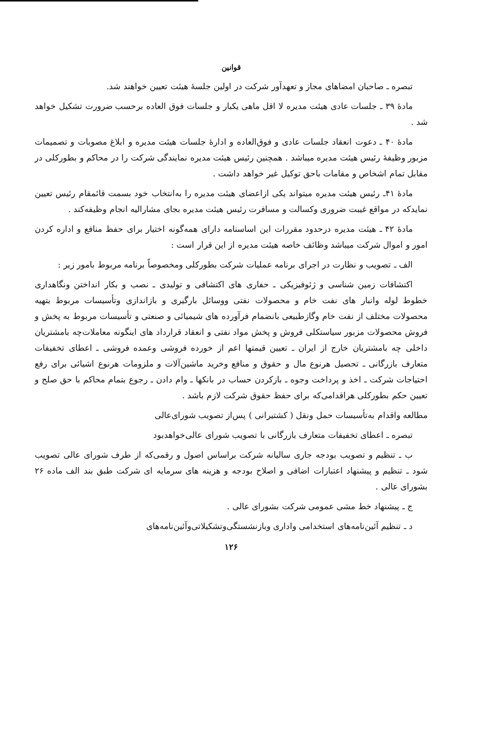قوانین
تبصره ـ صاحبان امضاهای مجاز و تعهدآور شرکت در اولین جلسهٔ هیئت تعیین خواهند شد.
مادهٔ ۳۹ ـ جلسات عادی هیئت مدیره لا اقل ماهی یکبار و جلسات فوق العاده برحسب ضرورت تشکیل خواهد شد .
مادهٔ ۴۰ ـ دعوت انعقاد جلسات عادی و فوق‌العاده و ادارهٔ جلسات هیئت مدیره و ابلاغ مصوبات و تصمیمات مزبور وظیفهٔ رئیس هیئت مدیره میباشد . همچنین رئیس هیئت مدیره نمایندگی شرکت را در محاکم و بطورکلی در مقابل تمام اشخاص و مقامات باحق توکیل غیر خواهد داشت .
مادهٔ ۴۱ـ رئیس هیئت مدیره میتواند یکی ازاعضای هیئت مدیره را به‌انتخاب خود بسمت قائمقام رئیس تعیین نمایدکه در مواقع غیبت ضروری وکسالت و مسافرت رئیس هیئت مدیره بجای مشارالیه انجام وظیفه‌کند .
مادهٔ ۴۲ ـ هیئت مدیره درحدود مقررات این اساسنامه دارای همه‌گونه اختیار برای حفظ منافع و اداره کردن امور و اموال شرکت میباشد وظائف خاصه هیئت مدیره از این قرار است :
الف ـ تصویب و نظارت در اجرای برنامه عملیات شرکت بطورکلی ومخصوصاً برنامه مربوط بامور زیر :
اکتشافات زمین شناسی و ژئوفیزیکی ـ حفاری های اکتشافی و تولیدی ـ نصب و بکار انداختن ونگاهداری خطوط لوله وانبار های نفت خام و محصولات نفتی ووسائل بارگیری و بازاندازی وتأسیسات مربوط بتهیه محصولات مختلف از نفت خام وگازطبیعی بانضمام فرآورده های شیمیائی و صنعتی و تأسیسات مربوط به پخش و فروش محصولات مزبور سیاستکلی فروش و پخش مواد نفتی و انعقاد قرارداد های اینگونه معاملات‌چه بامشتریان داخلی چه بامشتریان خارج از ایران ـ تعیین قیمتها اعم از خورده فروشی وعمده فروشی ـ اعطای تخفیفات متعارف بازرگانی ـ تحصیل هرنوع مال و حقوق و منافع وخرید ماشین‌آلات و ملزومات هرنوع اشیائی برای رفع احتیاجات شرکت ـ اخذ و پرداخت وجوه ـ بازکردن حساب در بانکها ـ وام دادن ـ رجوع بتمام محاکم با حق صلح و تعیین حکم بطورکلی هراقدامی‌که برای حفظ حقوق شرکت لازم باشد .
مطالعه واقدام به‌تأسیسات حمل ونقل ( کشتیرانی ) پس‌از تصویب شورای‌عالی
تبصره ـ اعطای تخفیفات متعارف بازرگانی با تصویب شورای عالی‌خواهدبود
ب ـ تنظیم و تصویب بودجه جاری سالیانه شرکت براساس اصول و رقمی‌که از طرف شورای عالی تصویب شود ـ تنظیم و پیشنهاد اعتبارات اضافی و اصلاح بودجه و هزینه های سرمایه ای شرکت طبق بند الف ماده ۲۶ بشورای عالی .
ج ـ پیشنهاد خط مشی عمومی شرکت بشورای عالی .
د ـ تنظیم آئین‌نامه‌های استخدامی واداری وبازنشستگی‌وتشکیلاتی‌وآئین‌نامه‌های
۱۲۶